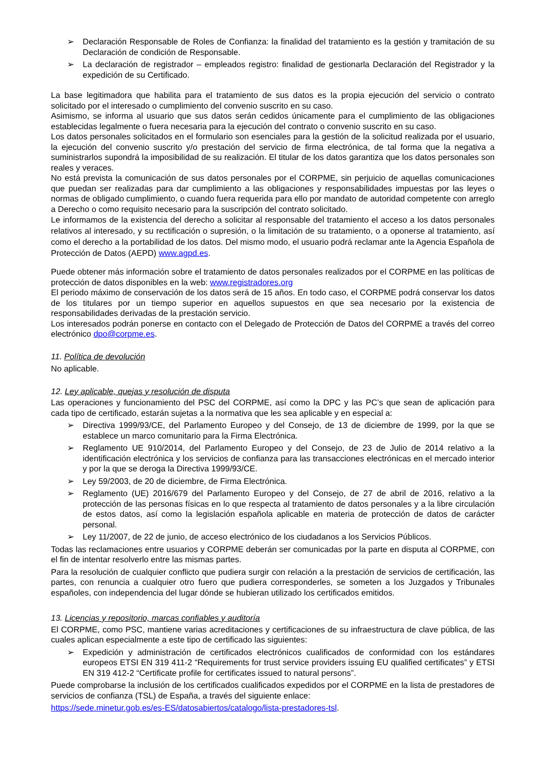➢ Declaración Responsable de Roles de Confianza: la finalidad del tratamiento es la gestión y tramitación de su Declaración de condición de Responsable.
➢ La declaración de registrador – empleados registro: finalidad de gestionarla Declaración del Registrador y la expedición de su Certificado.
La base legitimadora que habilita para el tratamiento de sus datos es la propia ejecución del servicio o contrato solicitado por el interesado o cumplimiento del convenio suscrito en su caso.
Asimismo, se informa al usuario que sus datos serán cedidos únicamente para el cumplimiento de las obligaciones establecidas legalmente o fuera necesaria para la ejecución del contrato o convenio suscrito en su caso.
Los datos personales solicitados en el formulario son esenciales para la gestión de la solicitud realizada por el usuario, la ejecución del convenio suscrito y/o prestación del servicio de firma electrónica, de tal forma que la negativa a suministrarlos supondrá la imposibilidad de su realización. El titular de los datos garantiza que los datos personales son reales y veraces.
No está prevista la comunicación de sus datos personales por el CORPME, sin perjuicio de aquellas comunicaciones que puedan ser realizadas para dar cumplimiento a las obligaciones y responsabilidades impuestas por las leyes o normas de obligado cumplimiento, o cuando fuera requerida para ello por mandato de autoridad competente con arreglo a Derecho o como requisito necesario para la suscripción del contrato solicitado.
Le informamos de la existencia del derecho a solicitar al responsable del tratamiento el acceso a los datos personales relativos al interesado, y su rectificación o supresión, o la limitación de su tratamiento, o a oponerse al tratamiento, así como el derecho a la portabilidad de los datos. Del mismo modo, el usuario podrá reclamar ante la Agencia Española de Protección de Datos (AEPD) www.agpd.es.
Puede obtener más información sobre el tratamiento de datos personales realizados por el CORPME en las políticas de protección de datos disponibles en la web: www.registradores.org
El periodo máximo de conservación de los datos será de 15 años. En todo caso, el CORPME podrá conservar los datos de los titulares por un tiempo superior en aquellos supuestos en que sea necesario por la existencia de responsabilidades derivadas de la prestación servicio.
Los interesados podrán ponerse en contacto con el Delegado de Protección de Datos del CORPME a través del correo electrónico dpo@corpme.es.
11. Política de devolución
No aplicable.
12. Ley aplicable, quejas y resolución de disputa
Las operaciones y funcionamiento del PSC del CORPME, así como la DPC y las PC’s que sean de aplicación para cada tipo de certificado, estarán sujetas a la normativa que les sea aplicable y en especial a:
➢ Directiva 1999/93/CE, del Parlamento Europeo y del Consejo, de 13 de diciembre de 1999, por la que se establece un marco comunitario para la Firma Electrónica.
➢ Reglamento UE 910/2014, del Parlamento Europeo y del Consejo, de 23 de Julio de 2014 relativo a la identificación electrónica y los servicios de confianza para las transacciones electrónicas en el mercado interior y por la que se deroga la Directiva 1999/93/CE.
➢ Ley 59/2003, de 20 de diciembre, de Firma Electrónica.
➢ Reglamento (UE) 2016/679 del Parlamento Europeo y del Consejo, de 27 de abril de 2016, relativo a la protección de las personas físicas en lo que respecta al tratamiento de datos personales y a la libre circulación de estos datos, así como la legislación española aplicable en materia de protección de datos de carácter personal.
➢ Ley 11/2007, de 22 de junio, de acceso electrónico de los ciudadanos a los Servicios Públicos.
Todas las reclamaciones entre usuarios y CORPME deberán ser comunicadas por la parte en disputa al CORPME, con el fin de intentar resolverlo entre las mismas partes.
Para la resolución de cualquier conflicto que pudiera surgir con relación a la prestación de servicios de certificación, las partes, con renuncia a cualquier otro fuero que pudiera corresponderles, se someten a los Juzgados y Tribunales españoles, con independencia del lugar dónde se hubieran utilizado los certificados emitidos.
13. Licencias y repositorio, marcas confiables y auditoría
El CORPME, como PSC, mantiene varias acreditaciones y certificaciones de su infraestructura de clave pública, de las cuales aplican especialmente a este tipo de certificado las siguientes:
➢ Expedición y administración de certificados electrónicos cualificados de conformidad con los estándares europeos ETSI EN 319 411-2 “Requirements for trust service providers issuing EU qualified certificates” y ETSI EN 319 412-2 “Certificate profile for certificates issued to natural persons”.
Puede comprobarse la inclusión de los certificados cualificados expedidos por el CORPME en la lista de prestadores de servicios de confianza (TSL) de España, a través del siguiente enlace:
https://sede.minetur.gob.es/es-ES/datosabiertos/catalogo/lista-prestadores-tsl.